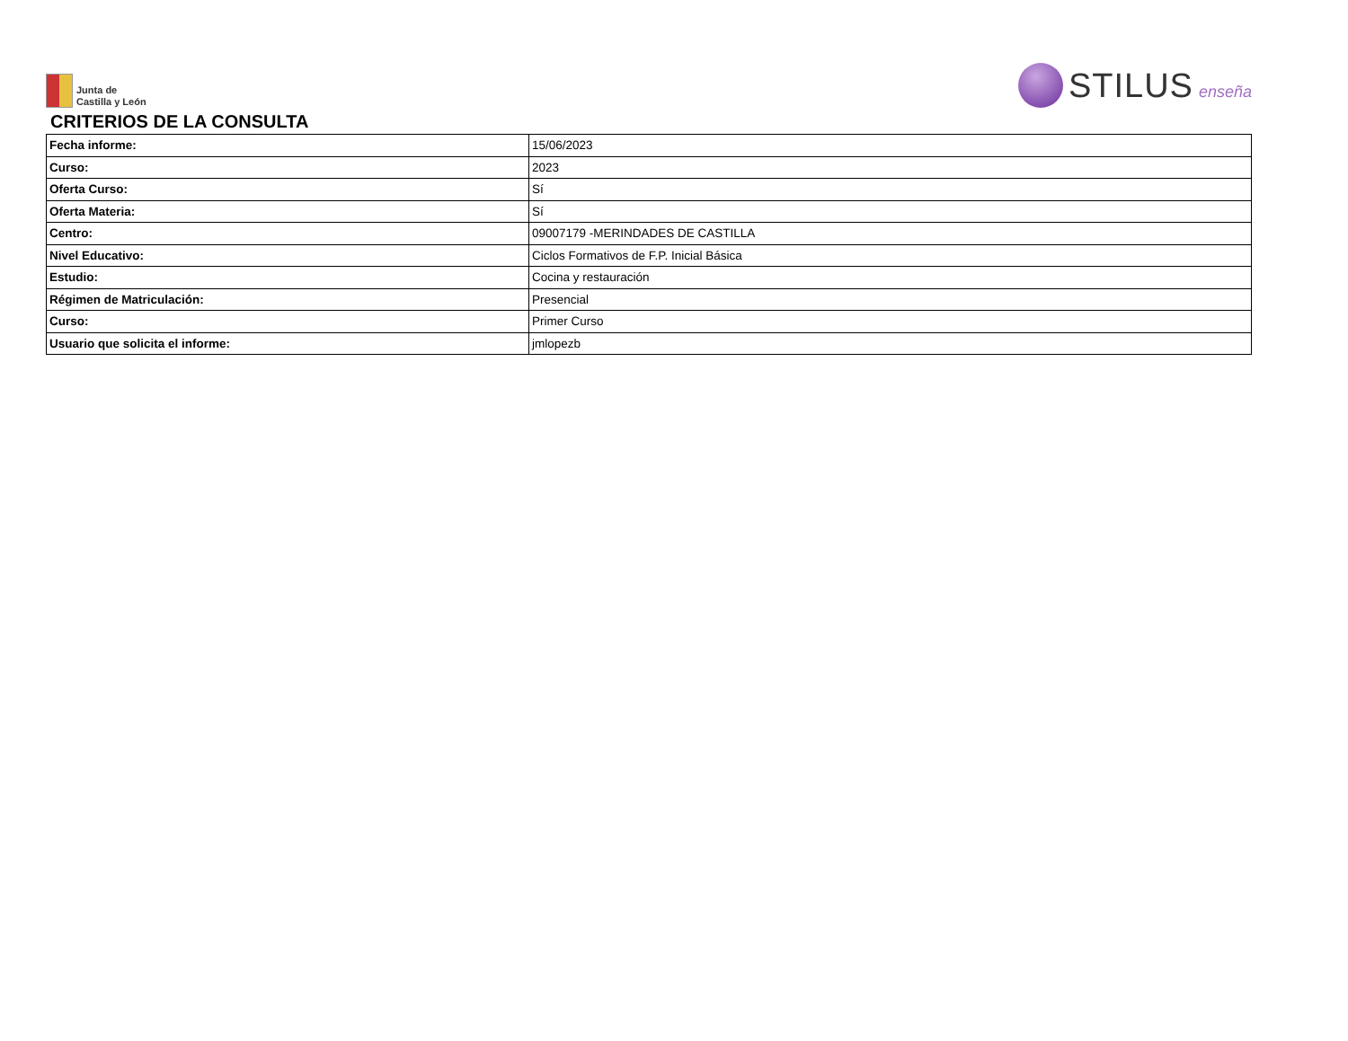Junta de
Castilla y León
STILUS enseña
CRITERIOS DE LA CONSULTA
| Fecha informe: | 15/06/2023 |
| Curso: | 2023 |
| Oferta Curso: | Sí |
| Oferta Materia: | Sí |
| Centro: | 09007179 -MERINDADES DE CASTILLA |
| Nivel Educativo: | Ciclos Formativos de F.P. Inicial Básica |
| Estudio: | Cocina y restauración |
| Régimen de Matriculación: | Presencial |
| Curso: | Primer Curso |
| Usuario que solicita el informe: | jmlopezb |